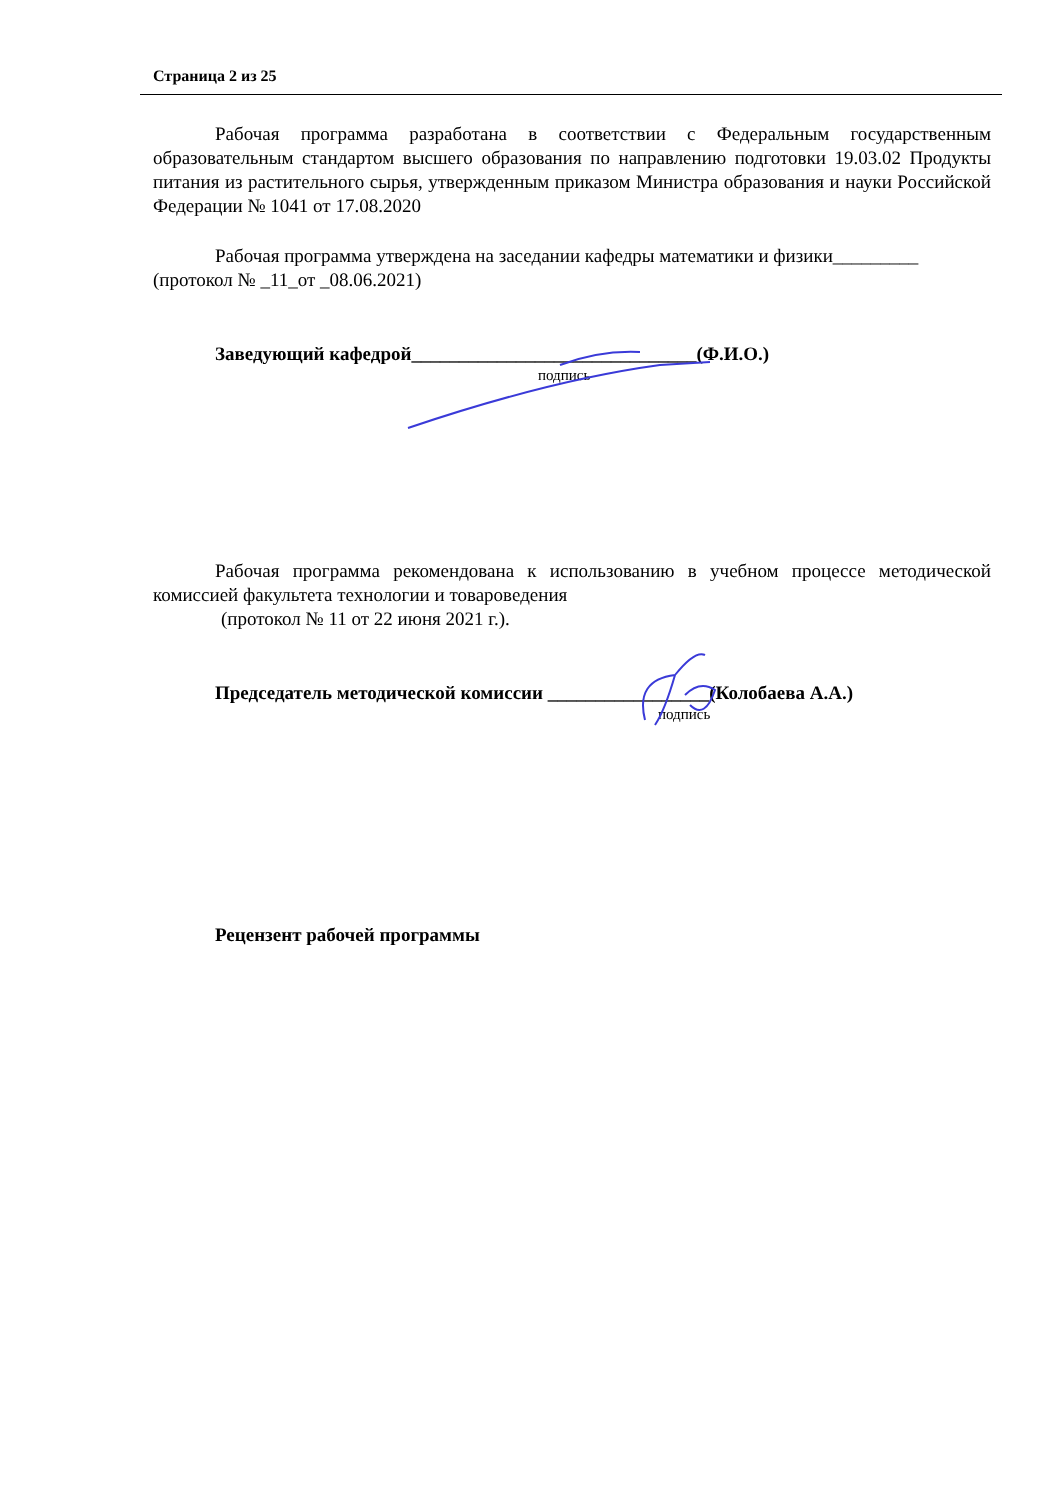Страница 2 из 25
Рабочая программа разработана в соответствии с Федеральным государственным образовательным стандартом высшего образования по направлению подготовки 19.03.02 Продукты питания из растительного сырья, утвержденным приказом Министра образования и науки Российской Федерации № 1041 от 17.08.2020
Рабочая программа утверждена на заседании кафедры математики и физики_________
(протокол № _11_от _08.06.2021)
Заведующий кафедрой______________________________(Ф.И.О.)
подпись
Рабочая программа рекомендована к использованию в учебном процессе методической комиссией факультета технологии и товароведения
(протокол № 11 от 22 июня 2021 г.).
Председатель методической комиссии _________________(Колобаева А.А.)
подпись
Рецензент рабочей программы